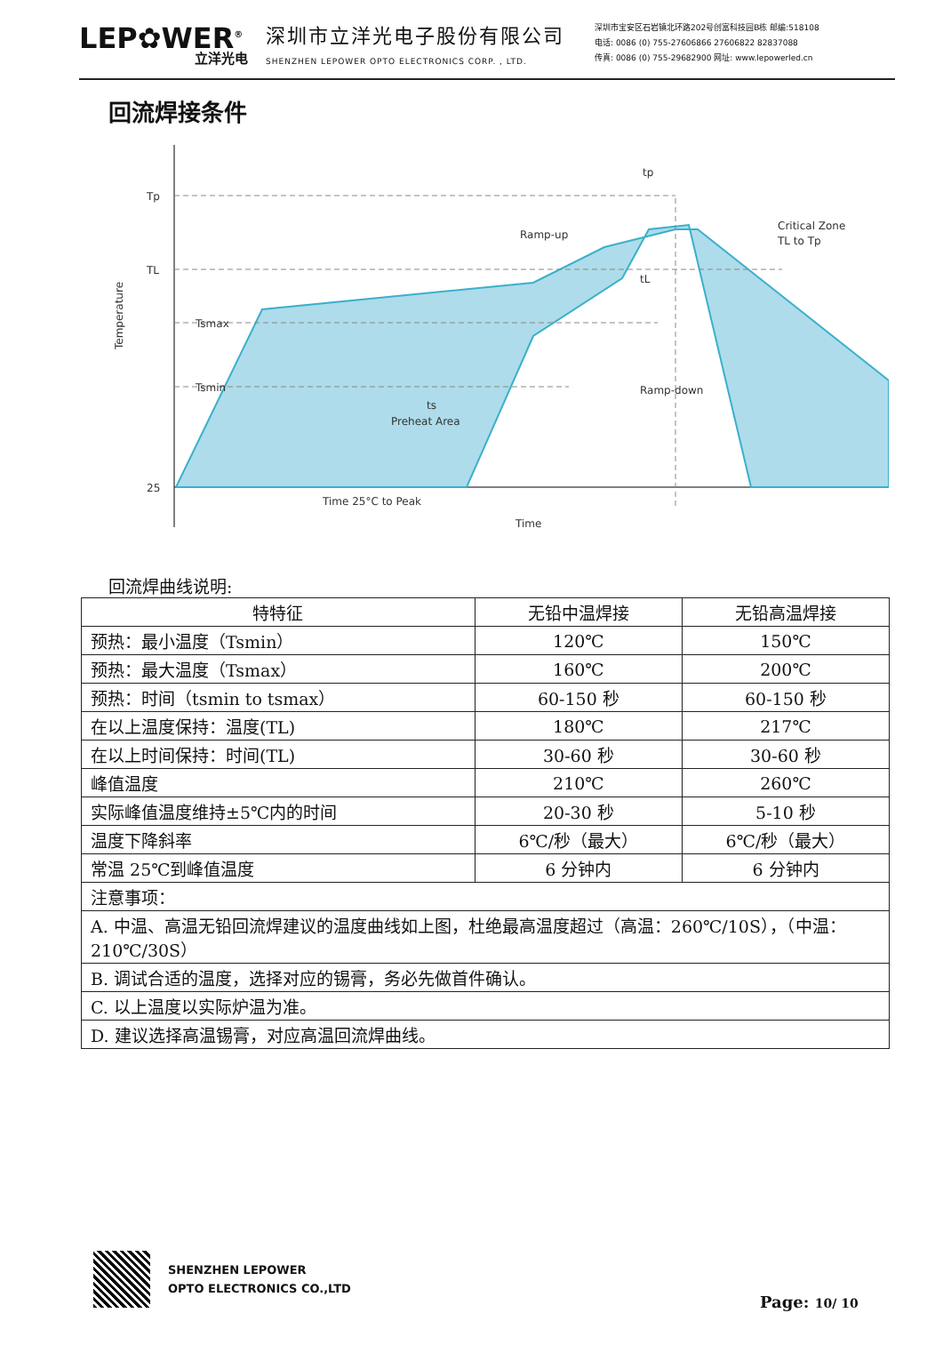LEP✿WER<sup>®</sup>
立洋光电
深圳市立洋光电子股份有限公司
SHENZHEN LEPOWER OPTO ELECTRONICS CORP. , LTD.
深圳市宝安区石岩镇北环路202号创富科技园B栋 邮编:518108
电话: 0086 (0) 755-27606866 27606822 82837088
传真: 0086 (0) 755-29682900 网址: www.lepowerled.cn
回流焊接条件
Tp
TL
Tsmax
Tsmin
25
Ramp-up
Critical Zone
TL to Tp
tL
tp
ts
Preheat Area
Ramp-down
Time 25°C to Peak
Time
Temperature
回流焊曲线说明:
| 特特征 | 无铅中温焊接 | 无铅高温焊接 |
| --- | --- | --- |
| 预热：最小温度（Tsmin） | 120℃ | 150℃ |
| 预热：最大温度（Tsmax） | 160℃ | 200℃ |
| 预热：时间（tsmin to tsmax） | 60-150 秒 | 60-150 秒 |
| 在以上温度保持：温度(TL) | 180℃ | 217℃ |
| 在以上时间保持：时间(TL) | 30-60 秒 | 30-60 秒 |
| 峰值温度 | 210℃ | 260℃ |
| 实际峰值温度维持±5℃内的时间 | 20-30 秒 | 5-10 秒 |
| 温度下降斜率 | 6℃/秒（最大） | 6℃/秒（最大） |
| 常温 25℃到峰值温度 | 6 分钟内 | 6 分钟内 |
| 注意事项： | | |
| A. 中温、高温无铅回流焊建议的温度曲线如上图，杜绝最高温度超过（高温：260℃/10S），（中温：210℃/30S） | | |
| B. 调试合适的温度，选择对应的锡膏，务必先做首件确认。 | | |
| C. 以上温度以实际炉温为准。 | | |
| D. 建议选择高温锡膏，对应高温回流焊曲线。 | | |
SHENZHEN LEPOWER
OPTO ELECTRONICS CO.,LTD
Page: 10/ 10